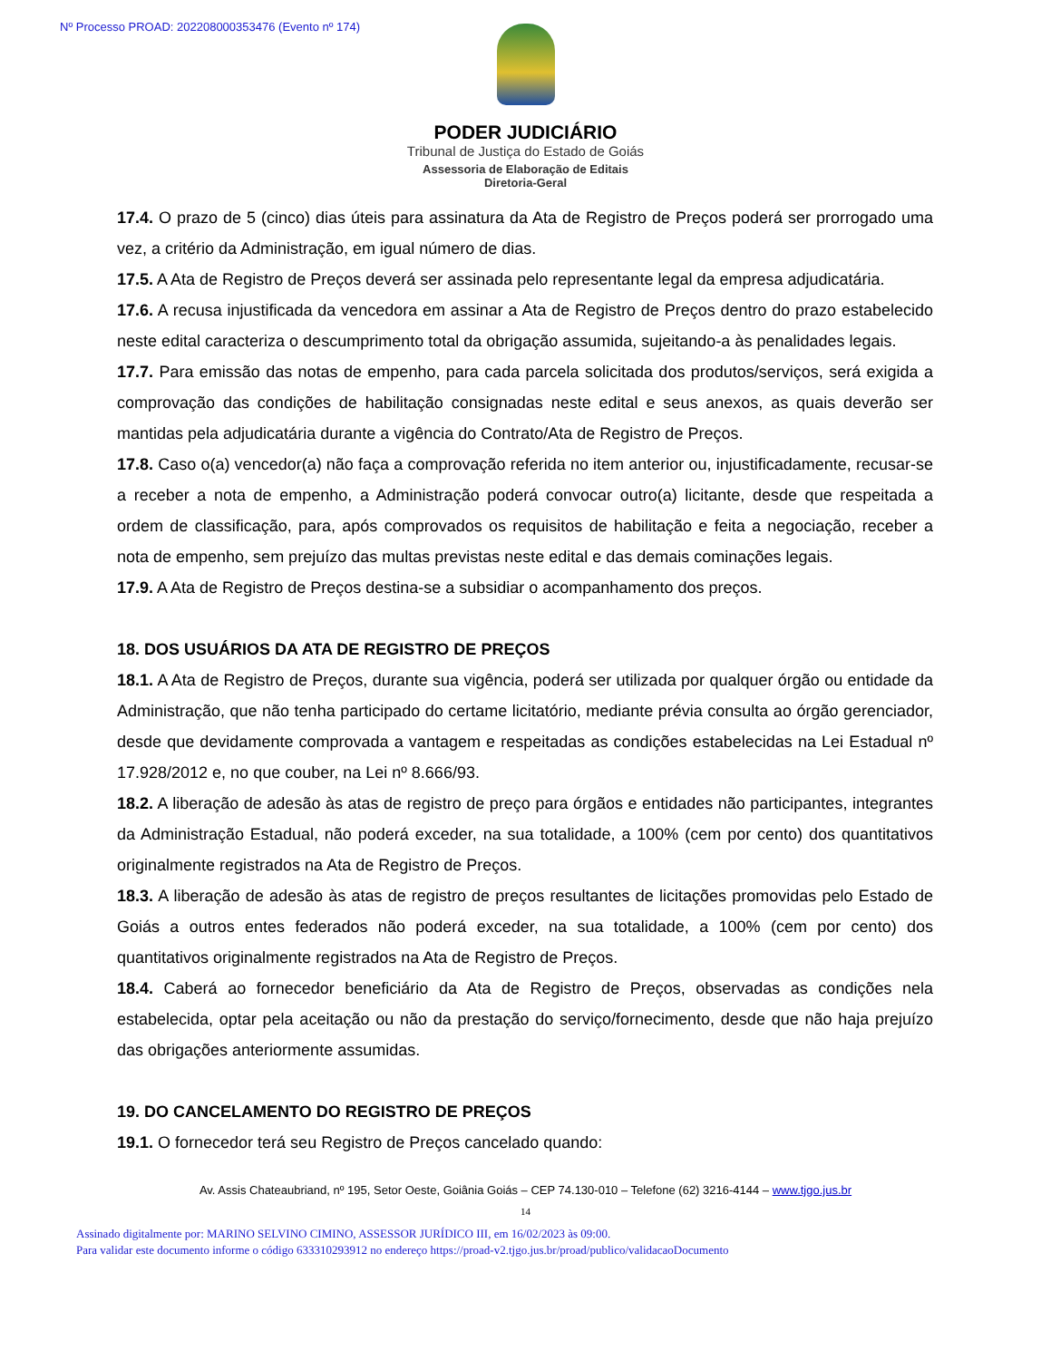Nº Processo PROAD: 202208000353476 (Evento nº 174)
PODER JUDICIÁRIO
Tribunal de Justiça do Estado de Goiás
Assessoria de Elaboração de Editais
Diretoria-Geral
17.4. O prazo de 5 (cinco) dias úteis para assinatura da Ata de Registro de Preços poderá ser prorrogado uma vez, a critério da Administração, em igual número de dias.
17.5. A Ata de Registro de Preços deverá ser assinada pelo representante legal da empresa adjudicatária.
17.6. A recusa injustificada da vencedora em assinar a Ata de Registro de Preços dentro do prazo estabelecido neste edital caracteriza o descumprimento total da obrigação assumida, sujeitando-a às penalidades legais.
17.7. Para emissão das notas de empenho, para cada parcela solicitada dos produtos/serviços, será exigida a comprovação das condições de habilitação consignadas neste edital e seus anexos, as quais deverão ser mantidas pela adjudicatária durante a vigência do Contrato/Ata de Registro de Preços.
17.8. Caso o(a) vencedor(a) não faça a comprovação referida no item anterior ou, injustificadamente, recusar-se a receber a nota de empenho, a Administração poderá convocar outro(a) licitante, desde que respeitada a ordem de classificação, para, após comprovados os requisitos de habilitação e feita a negociação, receber a nota de empenho, sem prejuízo das multas previstas neste edital e das demais cominações legais.
17.9. A Ata de Registro de Preços destina-se a subsidiar o acompanhamento dos preços.
18. DOS USUÁRIOS DA ATA DE REGISTRO DE PREÇOS
18.1. A Ata de Registro de Preços, durante sua vigência, poderá ser utilizada por qualquer órgão ou entidade da Administração, que não tenha participado do certame licitatório, mediante prévia consulta ao órgão gerenciador, desde que devidamente comprovada a vantagem e respeitadas as condições estabelecidas na Lei Estadual nº 17.928/2012 e, no que couber, na Lei nº 8.666/93.
18.2. A liberação de adesão às atas de registro de preço para órgãos e entidades não participantes, integrantes da Administração Estadual, não poderá exceder, na sua totalidade, a 100% (cem por cento) dos quantitativos originalmente registrados na Ata de Registro de Preços.
18.3. A liberação de adesão às atas de registro de preços resultantes de licitações promovidas pelo Estado de Goiás a outros entes federados não poderá exceder, na sua totalidade, a 100% (cem por cento) dos quantitativos originalmente registrados na Ata de Registro de Preços.
18.4. Caberá ao fornecedor beneficiário da Ata de Registro de Preços, observadas as condições nela estabelecida, optar pela aceitação ou não da prestação do serviço/fornecimento, desde que não haja prejuízo das obrigações anteriormente assumidas.
19. DO CANCELAMENTO DO REGISTRO DE PREÇOS
19.1. O fornecedor terá seu Registro de Preços cancelado quando:
Av. Assis Chateaubriand, nº 195, Setor Oeste, Goiânia Goiás – CEP 74.130-010 – Telefone (62) 3216-4144 – www.tjgo.jus.br
14
Assinado digitalmente por: MARINO SELVINO CIMINO, ASSESSOR JURÍDICO III, em 16/02/2023 às 09:00.
Para validar este documento informe o código 633310293912 no endereço https://proad-v2.tjgo.jus.br/proad/publico/validacaoDocumento